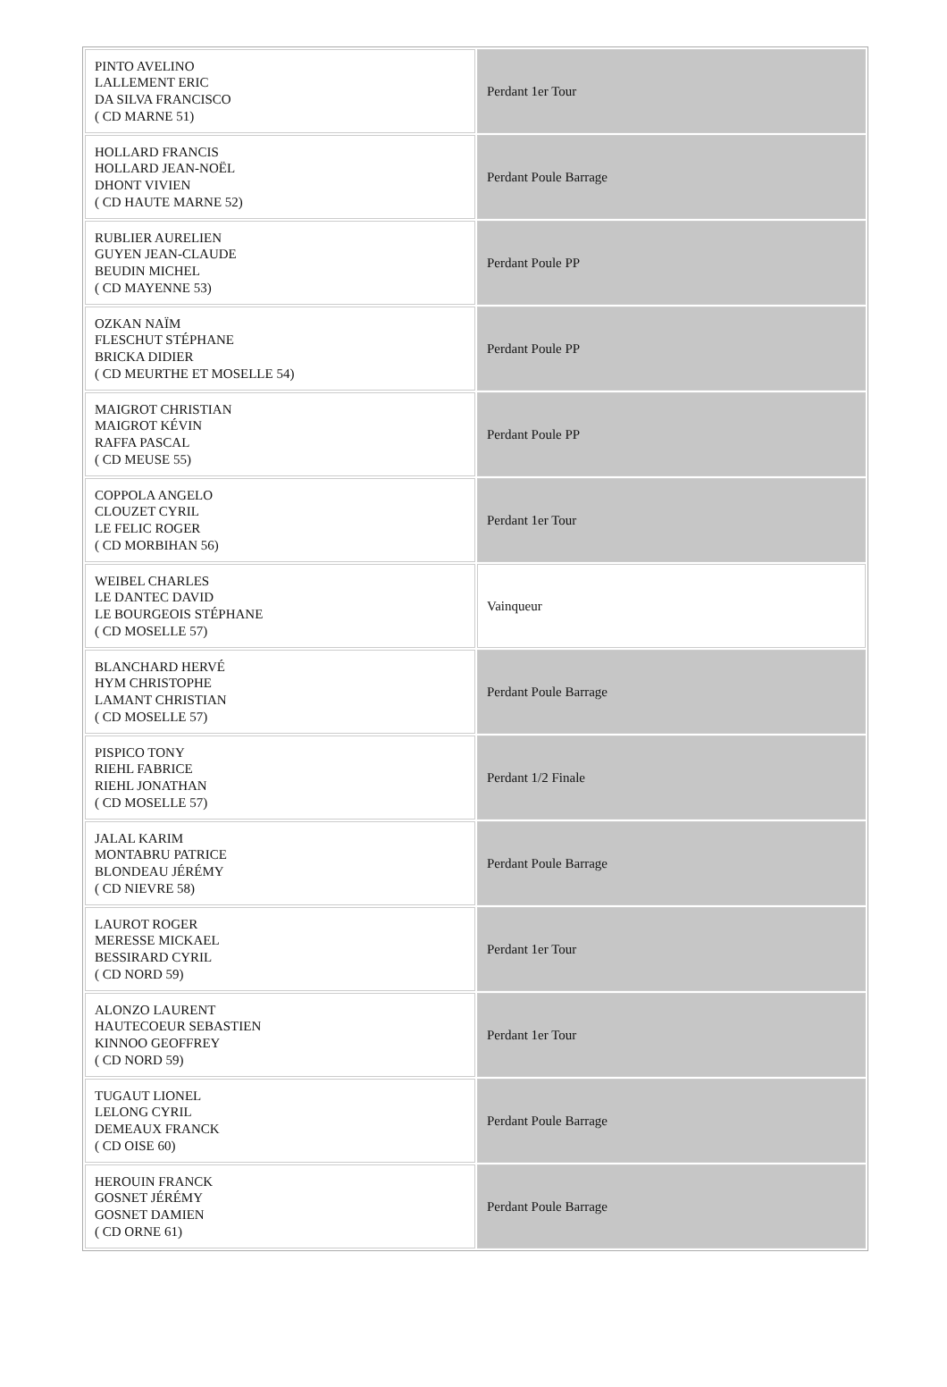| PINTO AVELINO LALLEMENT ERIC DA SILVA FRANCISCO ( CD MARNE 51) | Perdant 1er Tour |
| HOLLARD FRANCIS HOLLARD JEAN-NOËL DHONT VIVIEN ( CD HAUTE MARNE 52) | Perdant Poule Barrage |
| RUBLIER AURELIEN GUYEN JEAN-CLAUDE BEUDIN MICHEL ( CD MAYENNE 53) | Perdant Poule PP |
| OZKAN NAÏM FLESCHUT STÉPHANE BRICKA DIDIER ( CD MEURTHE ET MOSELLE 54) | Perdant Poule PP |
| MAIGROT CHRISTIAN MAIGROT KÉVIN RAFFA PASCAL ( CD MEUSE 55) | Perdant Poule PP |
| COPPOLA ANGELO CLOUZET CYRIL LE FELIC ROGER ( CD MORBIHAN 56) | Perdant 1er Tour |
| WEIBEL CHARLES LE DANTEC DAVID LE BOURGEOIS STÉPHANE ( CD MOSELLE 57) | Vainqueur |
| BLANCHARD HERVÉ HYM CHRISTOPHE LAMANT CHRISTIAN ( CD MOSELLE 57) | Perdant Poule Barrage |
| PISPICO TONY RIEHL FABRICE RIEHL JONATHAN ( CD MOSELLE 57) | Perdant 1/2 Finale |
| JALAL KARIM MONTABRU PATRICE BLONDEAU JÉRÉMY ( CD NIEVRE 58) | Perdant Poule Barrage |
| LAUROT ROGER MERESSE MICKAEL BESSIRARD CYRIL ( CD NORD 59) | Perdant 1er Tour |
| ALONZO LAURENT HAUTECOEUR SEBASTIEN KINNOO GEOFFREY ( CD NORD 59) | Perdant 1er Tour |
| TUGAUT LIONEL LELONG CYRIL DEMEAUX FRANCK ( CD OISE 60) | Perdant Poule Barrage |
| HEROUIN FRANCK GOSNET JÉRÉMY GOSNET DAMIEN ( CD ORNE 61) | Perdant Poule Barrage |